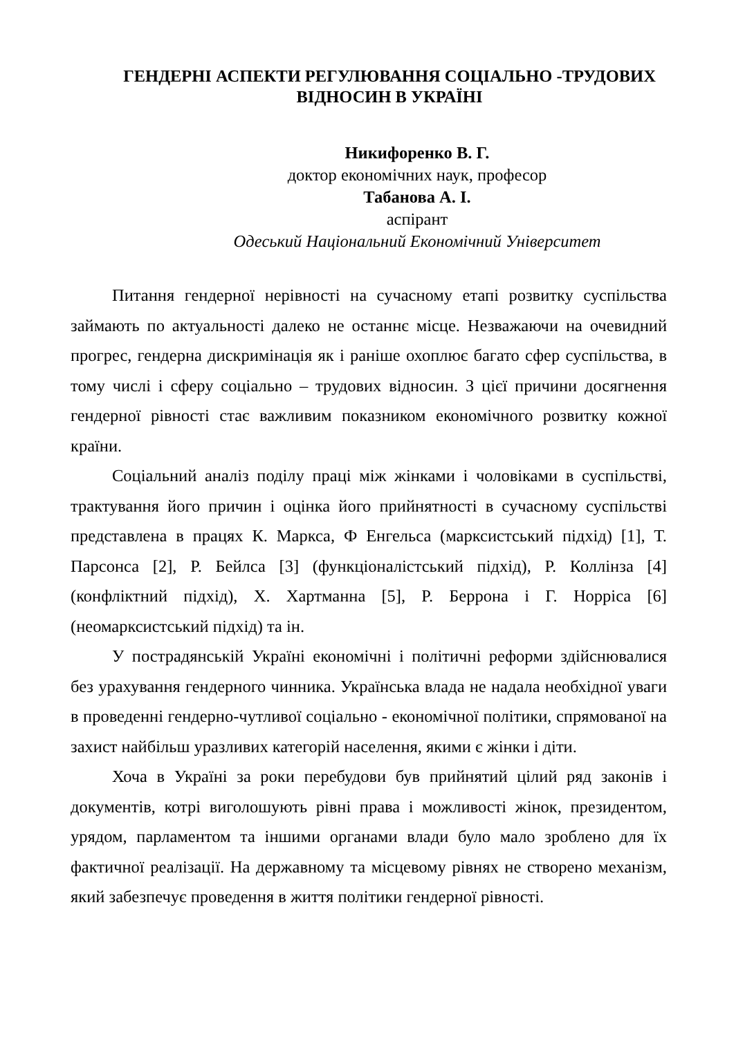ГЕНДЕРНІ АСПЕКТИ РЕГУЛЮВАННЯ СОЦІАЛЬНО -ТРУДОВИХ
ВІДНОСИН В УКРАЇНІ
Никифоренко В. Г.
доктор економічних наук, професор
Табанова А. І.
аспірант
Одеський Національний Економічний Університет
Питання гендерної нерівності на сучасному етапі розвитку суспільства займають по актуальності далеко не останнє місце. Незважаючи на очевидний прогрес, гендерна дискримінація як і раніше охоплює багато сфер суспільства, в тому числі і сферу соціально – трудових відносин. З цієї причини досягнення гендерної рівності стає важливим показником економічного розвитку кожної країни.
Соціальний аналіз поділу праці між жінками і чоловіками в суспільстві, трактування його причин і оцінка його прийнятності в сучасному суспільстві представлена в працях К. Маркса, Ф Енгельса (марксистський підхід) [1], Т. Парсонса [2], Р. Бейлса [3] (функціоналістський підхід), Р. Коллінза [4] (конфліктний підхід), Х. Хартманна [5], Р. Беррона і Г. Норріса [6] (неомарксистський підхід) та ін.
У пострадянській Україні економічні і політичні реформи здійснювалися без урахування гендерного чинника. Українська влада не надала необхідної уваги в проведенні гендерно-чутливої соціально - економічної політики, спрямованої на захист найбільш уразливих категорій населення, якими є жінки і діти.
Хоча в Україні за роки перебудови був прийнятий цілий ряд законів і документів, котрі виголошують рівні права і можливості жінок, президентом, урядом, парламентом та іншими органами влади було мало зроблено для їх фактичної реалізації. На державному та місцевому рівнях не створено механізм, який забезпечує проведення в життя політики гендерної рівності.